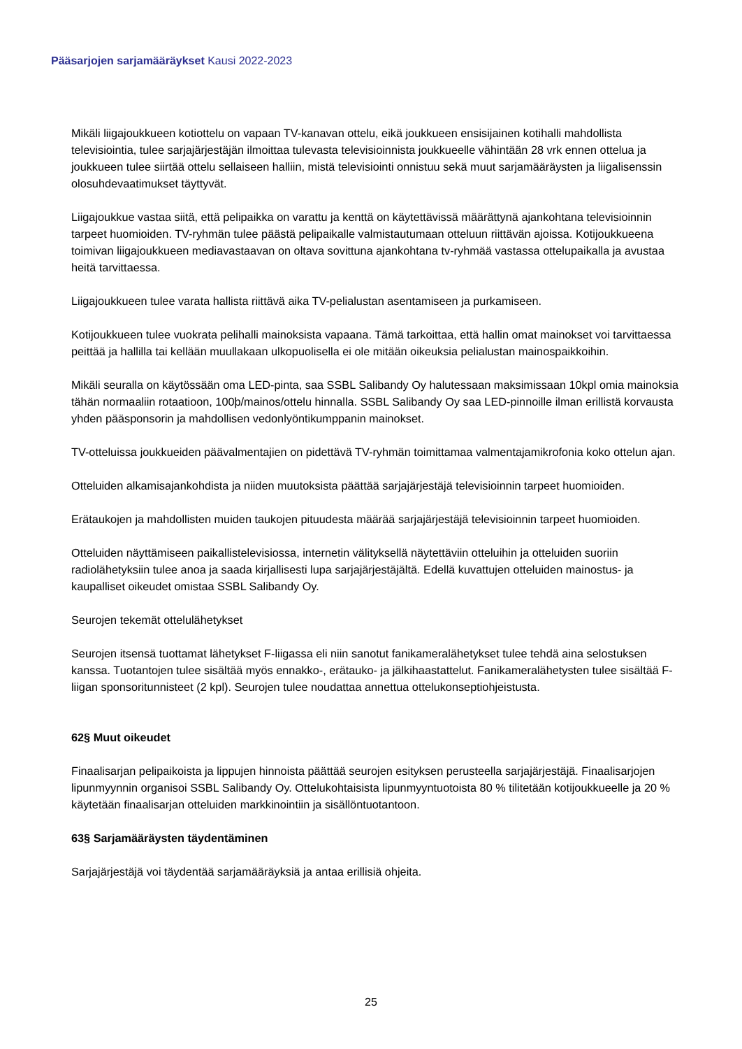Pääsarjojen sarjamääräykset Kausi 2022-2023
Mikäli liigajoukkueen kotiottelu on vapaan TV-kanavan ottelu, eikä joukkueen ensisijainen kotihalli mahdollista televisiointia, tulee sarjajärjestäjän ilmoittaa tulevasta televisioinnista joukkueelle vähintään 28 vrk ennen ottelua ja joukkueen tulee siirtää ottelu sellaiseen halliin, mistä televisiointi onnistuu sekä muut sarjamääräysten ja liigalisenssin olosuhdevaatimukset täyttyvät.
Liigajoukkue vastaa siitä, että pelipaikka on varattu ja kenttä on käytettävissä määrättynä ajankohtana televisioinnin tarpeet huomioiden. TV-ryhmän tulee päästä pelipaikalle valmistautumaan otteluun riittävän ajoissa. Kotijoukkueena toimivan liigajoukkueen mediavastaavan on oltava sovittuna ajankohtana tv-ryhmää vastassa ottelupaikalla ja avustaa heitä tarvittaessa.
Liigajoukkueen tulee varata hallista riittävä aika TV-pelialustan asentamiseen ja purkamiseen.
Kotijoukkueen tulee vuokrata pelihalli mainoksista vapaana. Tämä tarkoittaa, että hallin omat mainokset voi tarvittaessa peittää ja hallilla tai kellään muullakaan ulkopuolisella ei ole mitään oikeuksia pelialustan mainospaikkoihin.
Mikäli seuralla on käytössään oma LED-pinta, saa SSBL Salibandy Oy halutessaan maksimissaan 10kpl omia mainoksia tähän normaaliin rotaatioon, 100þ/mainos/ottelu hinnalla. SSBL Salibandy Oy saa LED-pinnoille ilman erillistä korvausta yhden pääsponsorin ja mahdollisen vedonlyöntikumppanin mainokset.
TV-otteluissa joukkueiden päävalmentajien on pidettävä TV-ryhmän toimittamaa valmentajamikrofonia koko ottelun ajan.
Otteluiden alkamisajankohdista ja niiden muutoksista päättää sarjajärjestäjä televisioinnin tarpeet huomioiden.
Erätaukojen ja mahdollisten muiden taukojen pituudesta määrää sarjajärjestäjä televisioinnin tarpeet huomioiden.
Otteluiden näyttämiseen paikallistelevisiossa, internetin välityksellä näytettäviin otteluihin ja otteluiden suoriin radiolähetyksiin tulee anoa ja saada kirjallisesti lupa sarjajärjestäjältä. Edellä kuvattujen otteluiden mainostus- ja kaupalliset oikeudet omistaa SSBL Salibandy Oy.
Seurojen tekemät ottelulähetykset
Seurojen itsensä tuottamat lähetykset F-liigassa eli niin sanotut fanikameralähetykset tulee tehdä aina selostuksen kanssa. Tuotantojen tulee sisältää myös ennakko-, erätauko- ja jälkihaastattelut. Fanikameralähetysten tulee sisältää F-liigan sponsoritunnisteet (2 kpl). Seurojen tulee noudattaa annettua ottelukonseptiohjeistusta.
62§ Muut oikeudet
Finaalisarjan pelipaikoista ja lippujen hinnoista päättää seurojen esityksen perusteella sarjajärjestäjä. Finaalisarjojen lipunmyynnin organisoi SSBL Salibandy Oy. Ottelukohtaisista lipunmyyntuotoista 80 % tilitetään kotijoukkueelle ja 20 % käytetään finaalisarjan otteluiden markkinointiin ja sisällöntuotantoon.
63§ Sarjamääräysten täydentäminen
Sarjajärjestäjä voi täydentää sarjamääräyksiä ja antaa erillisiä ohjeita.
25